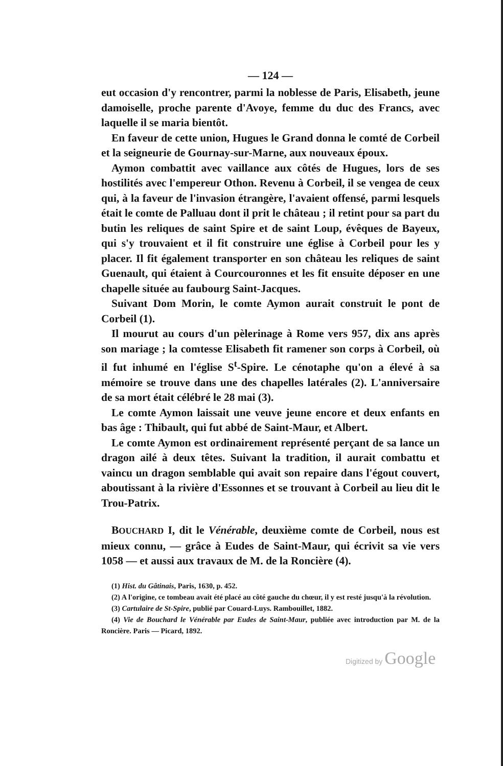— 124 —
eut occasion d'y rencontrer, parmi la noblesse de Paris, Elisabeth, jeune damoiselle, proche parente d'Avoye, femme du duc des Francs, avec laquelle il se maria bientôt.
En faveur de cette union, Hugues le Grand donna le comté de Corbeil et la seigneurie de Gournay-sur-Marne, aux nouveaux époux.
Aymon combattit avec vaillance aux côtés de Hugues, lors de ses hostilités avec l'empereur Othon. Revenu à Corbeil, il se vengea de ceux qui, à la faveur de l'invasion étrangère, l'avaient offensé, parmi lesquels était le comte de Palluau dont il prit le château ; il retint pour sa part du butin les reliques de saint Spire et de saint Loup, évêques de Bayeux, qui s'y trouvaient et il fit construire une église à Corbeil pour les y placer. Il fit également transporter en son château les reliques de saint Guenault, qui étaient à Courcouronnes et les fit ensuite déposer en une chapelle située au faubourg Saint-Jacques.
Suivant Dom Morin, le comte Aymon aurait construit le pont de Corbeil (1).
Il mourut au cours d'un pèlerinage à Rome vers 957, dix ans après son mariage ; la comtesse Elisabeth fit ramener son corps à Corbeil, où il fut inhumé en l'église S<sup>t</sup>-Spire. Le cénotaphe qu'on a élevé à sa mémoire se trouve dans une des chapelles latérales (2). L'anniversaire de sa mort était célébré le 28 mai (3).
Le comte Aymon laissait une veuve jeune encore et deux enfants en bas âge : Thibault, qui fut abbé de Saint-Maur, et Albert.
Le comte Aymon est ordinairement représenté perçant de sa lance un dragon ailé à deux têtes. Suivant la tradition, il aurait combattu et vaincu un dragon semblable qui avait son repaire dans l'égout couvert, aboutissant à la rivière d'Essonnes et se trouvant à Corbeil au lieu dit le Trou-Patrix.
BOUCHARD I, dit le Vénérable, deuxième comte de Corbeil, nous est mieux connu, — grâce à Eudes de Saint-Maur, qui écrivit sa vie vers 1058 — et aussi aux travaux de M. de la Roncière (4).
(1) Hist. du Gâtinais, Paris, 1630, p. 452.
(2) A l'origine, ce tombeau avait été placé au côté gauche du chœur, il y est resté jusqu'à la révolution.
(3) Cartulaire de St-Spire, publié par Couard-Luys. Rambouillet, 1882.
(4) Vie de Bouchard le Vénérable par Eudes de Saint-Maur, publiée avec introduction par M. de la Roncière. Paris — Picard, 1892.
Digitized by Google